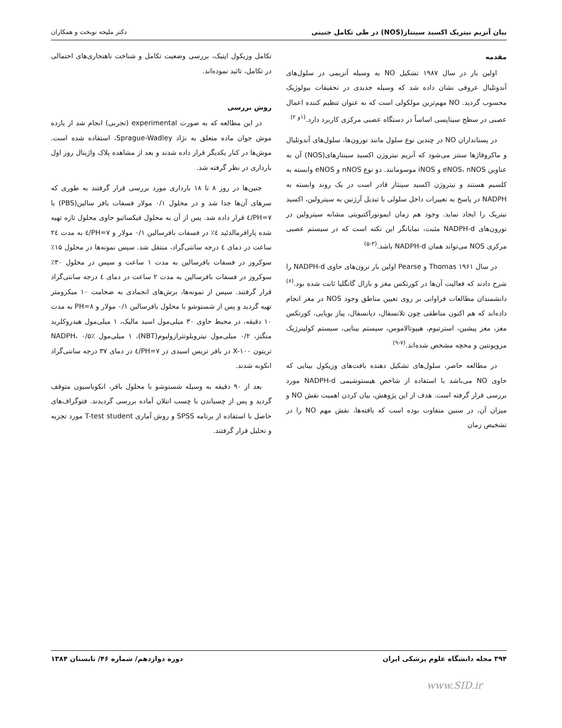بیان آنزیم نیتریک اکسید سینتاز(NOS) در طی تکامل جنینی دکتر ملیحه نوبخت و همکاران
مقدمه
اولین بار در سال ۱۹۸۷ تشکیل NO به وسیله آنزیمی در سلول‌های آندوتلیال عروقی نشان داده شد که وسیله جدیدی در تحقیقات بیولوژیک محسوب گردید. NO مهم‌ترین مولکولی است که به عنوان تنظیم کننده اعمال عصبی در سطح سیناپسی اساساً در دستگاه عصبی مرکزی کاربرد دارد.<sup>(۱و ۲)</sup>
در پستانداران NO در چندین نوع سلول مانند نورون‌ها، سلول‌های آندوتلیال و ماکروفاژها سنتز می‌شود که آنزیم نیتروژن اکسید سینتازهای(NOS) آن به عناوین eNOS، nNOS و iNOS موسومانند. دو نوع nNOS و eNOS وابسته به کلسیم هستند و نیتروژن اکسید سینتاز قادر است در یک روند وابسته به NADPH در پاسخ به تغییرات داخل سلولی با تبدیل آرژنین به سیترولین، اکسید نیتریک را ایجاد نماید. وجود هم زمان ایمونورآکتیویتی مشابه سیترولین در نورون‌های NADPH-d مثبت، نمایانگر این نکته است که در سیستم عصبی مرکزی NOS می‌تواند همان NADPH-d باشد.<sup>(۳-۵)</sup>
در سال ۱۹۶۱ Thomas و Pearse اولین بار نرون‌های حاوی NADPH-d را شرح دادند که فعالیت آن‌ها در کورتکس مغز و بازال گانگلیا ثابت شده بود.<sup>(۶)</sup> دانشمندان مطالعات فراوانی بر روی تعیین مناطق وجود NOS در مغز انجام داده‌اند که هم اکنون مناطقی چون تلانسفال، دیانسفال، پیاز بویایی، کورتکس مغز، مغز پیشین، استرتیوم، هیپوتالاموس، سیستم بینایی، سیستم کولینرژیک مزوپونتین و مخچه مشخص شده‌اند.<sup>(۷-۹)</sup>
در مطالعه حاضر، سلول‌های تشکیل دهنده بافت‌های وزیکول بینایی که حاوی NO می‌باشد با استفاده از شاخص هیستوشیمی NADPH-d مورد بررسی قرار گرفته است. هدف از این پژوهش، بیان کردن اهمیت نقش NO و میزان آن، در سنین متفاوت بوده است که یافته‌ها، نقش مهم NO را در تشخیص زمان
تکامل وزیکول اپتیک، بررسی وضعیت تکامل و شناخت ناهنجاری‌های احتمالی در تکامل، تائید نموده‌اند.
روش بررسی
در این مطالعه که به صورت experimental (تجربی) انجام شد از یازده موش جوان ماده متعلق به نژاد Sprague-Wadley، استفاده شده است. موش‌ها در کنار یکدیگر قرار داده شدند و بعد از مشاهده پلاک واژینال روز اول بارداری در نظر گرفته شد.
جنین‌ها در روز ۸ تا ۱۸ بارداری مورد بررسی قرار گرفتند به طوری که سرهای آن‌ها جدا شد و در محلول ۰/۱ مولار فسفات بافر سالین(PBS) با PH=۷/٤ قرار داده شد. پس از آن به محلول فیکساتیو حاوی محلول تازه تهیه شده پارافرمالدئید ٤٪ در فسفات بافرسالین ۰/۱ مولار و PH=۷/٤ به مدت ۲٤ ساعت در دمای ٤ درجه سانتی‌گراد، منتقل شد. سپس نمونه‌ها در محلول ۱۵٪ سوکروز در فسفات بافرسالین به مدت ۱ ساعت و سپس در محلول ۳۰٪ سوکروز در فسفات بافرسالین به مدت ۲ ساعت در دمای ٤ درجه سانتی‌گراد قرار گرفتند. سپس از نمونه‌ها، برش‌های انجمادی به ضخامت ۱۰ میکرومتر تهیه گردید و پس از شستوشو با محلول بافرسالین ۰/۱ مولار و PH=۸ به مدت ۱۰ دقیقه، در محیط حاوی ۳۰ میلی‌مول اسید مالیک، ۱ میلی‌مول هیدروکلرید منگنز، ۰/۲ میلی‌مول نیتروبلوتترازولیوم(NBT)، ۱ میلی‌مول NADPH، ۰/۵٪ تریتون X-۱۰۰ در بافر تریس اسیدی در PH=۷/٤ در دمای ۳۷ درجه سانتی‌گراد انکوبه شدند.
بعد از ۹۰ دقیقه به وسیله شستوشو با محلول بافر، انکوباسیون متوقف گردید و پس از چسباندن با چسب انتلان آماده بررسی گردیدند. فتوگراف‌های حاصل با استفاده از برنامه SPSS و روش آماری T-test student مورد تجزیه و تحلیل قرار گرفتند.
۳۹۴ مجله دانشگاه علوم پزشکی ایران دوره دوازدهم/ شماره ۴۶/ تابستان ۱۳۸۴
www.SID.ir